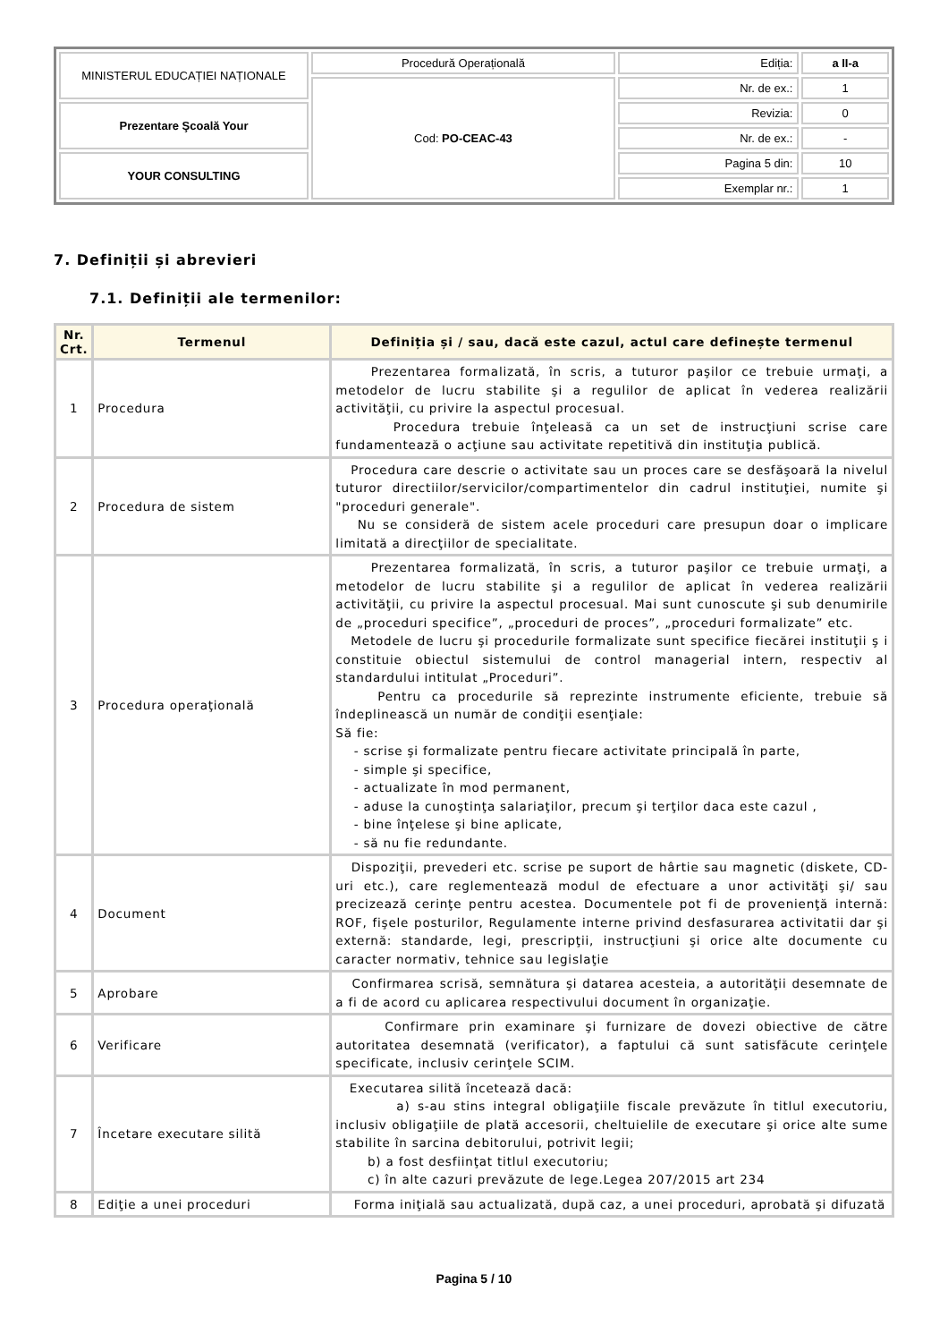| MINISTERUL EDUCAȚIEI NAȚIONALE | Procedură Operațională | Ediția: | a II-a |
| | Cod: PO-CEAC-43 | Nr. de ex.: | 1 |
| Prezentare Şcoală Your | | Revizia: | 0 |
| | | Nr. de ex.: | - |
| YOUR CONSULTING | | Pagina 5 din: | 10 |
| | | Exemplar nr.: | 1 |
7. Definiții și abrevieri
7.1. Definiții ale termenilor:
| Nr. Crt. | Termenul | Definiția și / sau, dacă este cazul, actul care definește termenul |
| --- | --- | --- |
| 1 | Procedura | Prezentarea formalizată, în scris, a tuturor paşilor ce trebuie urmaţi, a metodelor de lucru stabilite şi a regulilor de aplicat în vederea realizării activităţii, cu privire la aspectul procesual. Procedura trebuie înţeleasă ca un set de instrucţiuni scrise care fundamentează o acţiune sau activitate repetitivă din instituţia publică. |
| 2 | Procedura de sistem | Procedura care descrie o activitate sau un proces care se desfăşoară la nivelul tuturor directiilor/servicilor/compartimentelor din cadrul instituţiei, numite şi "proceduri generale". Nu se consideră de sistem acele proceduri care presupun doar o implicare limitată a direcţiilor de specialitate. |
| 3 | Procedura operaţională | Prezentarea formalizată, în scris, a tuturor paşilor ce trebuie urmaţi, a metodelor de lucru stabilite şi a regulilor de aplicat în vederea realizării activităţii, cu privire la aspectul procesual. Mai sunt cunoscute şi sub denumirile de „proceduri specifice”, „proceduri de proces”, „proceduri formalizate” etc. Metodele de lucru şi procedurile formalizate sunt specifice fiecărei instituţii ş i constituie obiectul sistemului de control managerial intern, respectiv al standardului intitulat „Proceduri”. Pentru ca procedurile să reprezinte instrumente eficiente, trebuie să îndeplinească un număr de condiţii esenţiale: Să fie: - scrise şi formalizate pentru fiecare activitate principală în parte, - simple şi specifice, - actualizate în mod permanent, - aduse la cunoştinţa salariaţilor, precum şi terţilor daca este cazul , - bine înţelese şi bine aplicate, - să nu fie redundante. |
| 4 | Document | Dispoziţii, prevederi etc. scrise pe suport de hârtie sau magnetic (diskete, CD-uri etc.), care reglementează modul de efectuare a unor activităţi şi/ sau precizează cerinţe pentru acestea. Documentele pot fi de provenienţă internă: ROF, fişele posturilor, Regulamente interne privind desfasurarea activitatii dar şi externă: standarde, legi, prescripţii, instrucţiuni şi orice alte documente cu caracter normativ, tehnice sau legislaţie |
| 5 | Aprobare | Confirmarea scrisă, semnătura şi datarea acesteia, a autorităţii desemnate de a fi de acord cu aplicarea respectivului document în organizaţie. |
| 6 | Verificare | Confirmare prin examinare şi furnizare de dovezi obiective de către autoritatea desemnată (verificator), a faptului că sunt satisfăcute cerinţele specificate, inclusiv cerinţele SCIM. |
| 7 | Încetare executare silită | Executarea silită încetează dacă: a) s-au stins integral obligaţiile fiscale prevăzute în titlul executoriu, inclusiv obligaţiile de plată accesorii, cheltuielile de executare şi orice alte sume stabilite în sarcina debitorului, potrivit legii; b) a fost desfiinţat titlul executoriu; c) în alte cazuri prevăzute de lege.Legea 207/2015 art 234 |
| 8 | Ediţie a unei proceduri | Forma iniţială sau actualizată, după caz, a unei proceduri, aprobată şi difuzată |
Pagina 5 / 10